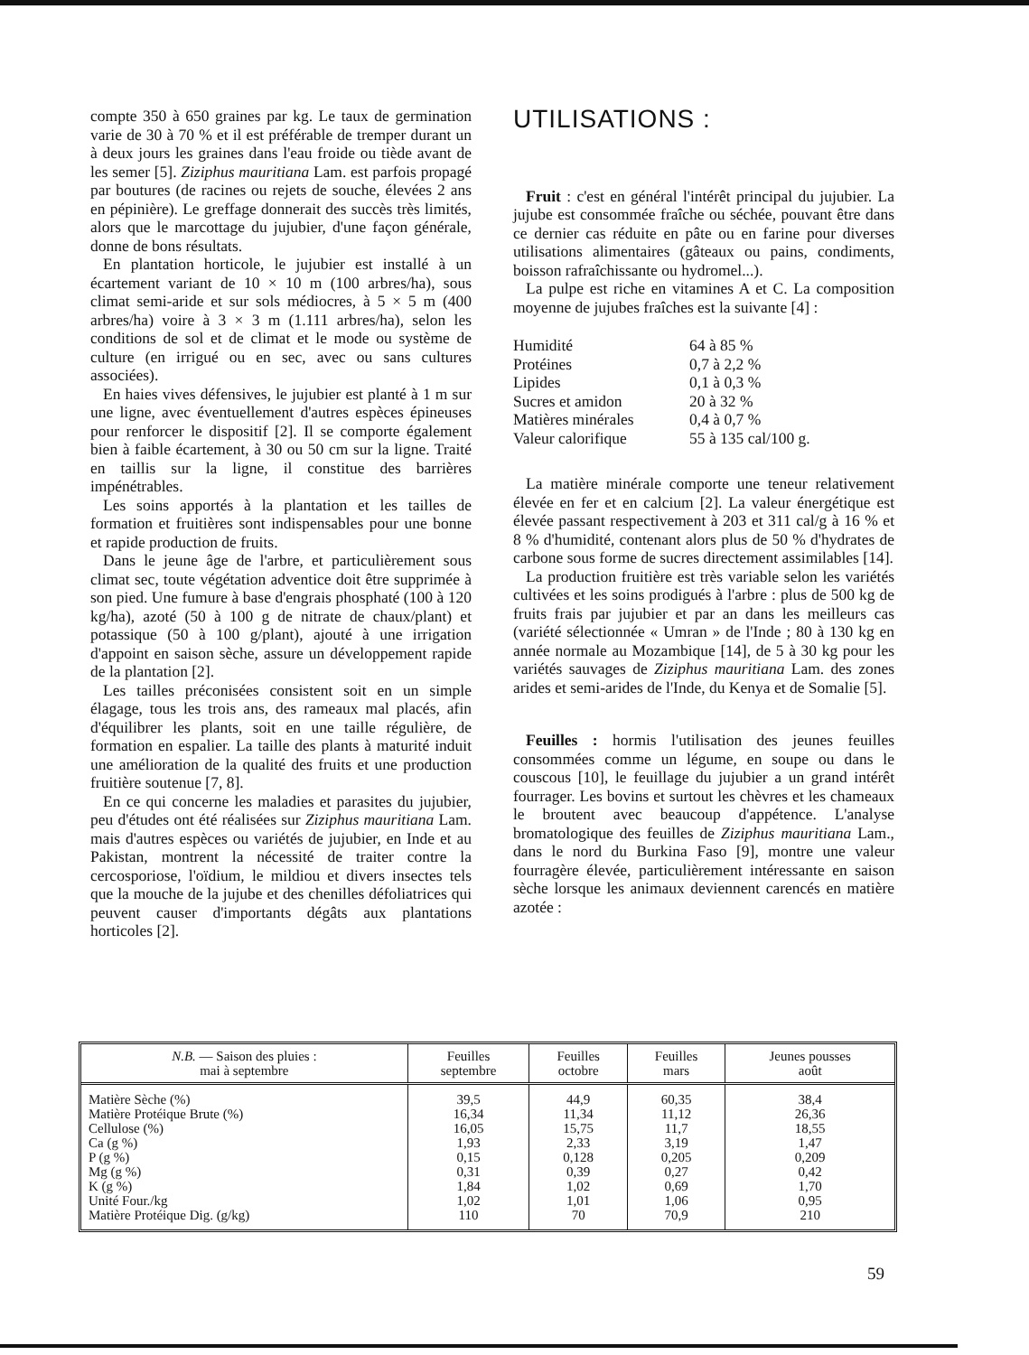compte 350 à 650 graines par kg. Le taux de germination varie de 30 à 70 % et il est préférable de tremper durant un à deux jours les graines dans l'eau froide ou tiède avant de les semer [5]. Ziziphus mauritiana Lam. est parfois propagé par boutures (de racines ou rejets de souche, élevées 2 ans en pépinière). Le greffage donnerait des succès très limités, alors que le marcottage du jujubier, d'une façon générale, donne de bons résultats.
En plantation horticole, le jujubier est installé à un écartement variant de 10 × 10 m (100 arbres/ha), sous climat semi-aride et sur sols médiocres, à 5 × 5 m (400 arbres/ha) voire à 3 × 3 m (1.111 arbres/ha), selon les conditions de sol et de climat et le mode ou système de culture (en irrigué ou en sec, avec ou sans cultures associées).
En haies vives défensives, le jujubier est planté à 1 m sur une ligne, avec éventuellement d'autres espèces épineuses pour renforcer le dispositif [2]. Il se comporte également bien à faible écartement, à 30 ou 50 cm sur la ligne. Traité en taillis sur la ligne, il constitue des barrières impénétrables.
Les soins apportés à la plantation et les tailles de formation et fruitières sont indispensables pour une bonne et rapide production de fruits.
Dans le jeune âge de l'arbre, et particulièrement sous climat sec, toute végétation adventice doit être supprimée à son pied. Une fumure à base d'engrais phosphaté (100 à 120 kg/ha), azoté (50 à 100 g de nitrate de chaux/plant) et potassique (50 à 100 g/plant), ajouté à une irrigation d'appoint en saison sèche, assure un développement rapide de la plantation [2].
Les tailles préconisées consistent soit en un simple élagage, tous les trois ans, des rameaux mal placés, afin d'équilibrer les plants, soit en une taille régulière, de formation en espalier. La taille des plants à maturité induit une amélioration de la qualité des fruits et une production fruitière soutenue [7, 8].
En ce qui concerne les maladies et parasites du jujubier, peu d'études ont été réalisées sur Ziziphus mauritiana Lam. mais d'autres espèces ou variétés de jujubier, en Inde et au Pakistan, montrent la nécessité de traiter contre la cercosporiose, l'oïdium, le mildiou et divers insectes tels que la mouche de la jujube et des chenilles défoliatrices qui peuvent causer d'importants dégâts aux plantations horticoles [2].
UTILISATIONS :
Fruit : c'est en général l'intérêt principal du jujubier. La jujube est consommée fraîche ou séchée, pouvant être dans ce dernier cas réduite en pâte ou en farine pour diverses utilisations alimentaires (gâteaux ou pains, condiments, boisson rafraîchissante ou hydromel...).
La pulpe est riche en vitamines A et C. La composition moyenne de jujubes fraîches est la suivante [4] :
| Humidité | 64 à 85 % |
| Protéines | 0,7 à 2,2 % |
| Lipides | 0,1 à 0,3 % |
| Sucres et amidon | 20 à 32 % |
| Matières minérales | 0,4 à 0,7 % |
| Valeur calorifique | 55 à 135 cal/100 g. |
La matière minérale comporte une teneur relativement élevée en fer et en calcium [2]. La valeur énergétique est élevée passant respectivement à 203 et 311 cal/g à 16 % et 8 % d'humidité, contenant alors plus de 50 % d'hydrates de carbone sous forme de sucres directement assimilables [14].
La production fruitière est très variable selon les variétés cultivées et les soins prodigués à l'arbre : plus de 500 kg de fruits frais par jujubier et par an dans les meilleurs cas (variété sélectionnée « Umran » de l'Inde ; 80 à 130 kg en année normale au Mozambique [14], de 5 à 30 kg pour les variétés sauvages de Ziziphus mauritiana Lam. des zones arides et semi-arides de l'Inde, du Kenya et de Somalie [5].
Feuilles : hormis l'utilisation des jeunes feuilles consommées comme un légume, en soupe ou dans le couscous [10], le feuillage du jujubier a un grand intérêt fourrager. Les bovins et surtout les chèvres et les chameaux le broutent avec beaucoup d'appétence. L'analyse bromatologique des feuilles de Ziziphus mauritiana Lam., dans le nord du Burkina Faso [9], montre une valeur fourragère élevée, particulièrement intéressante en saison sèche lorsque les animaux deviennent carencés en matière azotée :
| N.B. — Saison des pluies : mai à septembre | Feuilles septembre | Feuilles octobre | Feuilles mars | Jeunes pousses août |
| --- | --- | --- | --- | --- |
| Matière Sèche (%) Matière Protéique Brute (%) Cellulose (%) Ca (g %) P (g %) Mg (g %) K (g %) Unité Four./kg Matière Protéique Dig. (g/kg) | 39,5 16,34 16,05 1,93 0,15 0,31 1,84 1,02 110 | 44,9 11,34 15,75 2,33 0,128 0,39 1,02 1,01 70 | 60,35 11,12 11,7 3,19 0,205 0,27 0,69 1,06 70,9 | 38,4 26,36 18,55 1,47 0,209 0,42 1,70 0,95 210 |
59